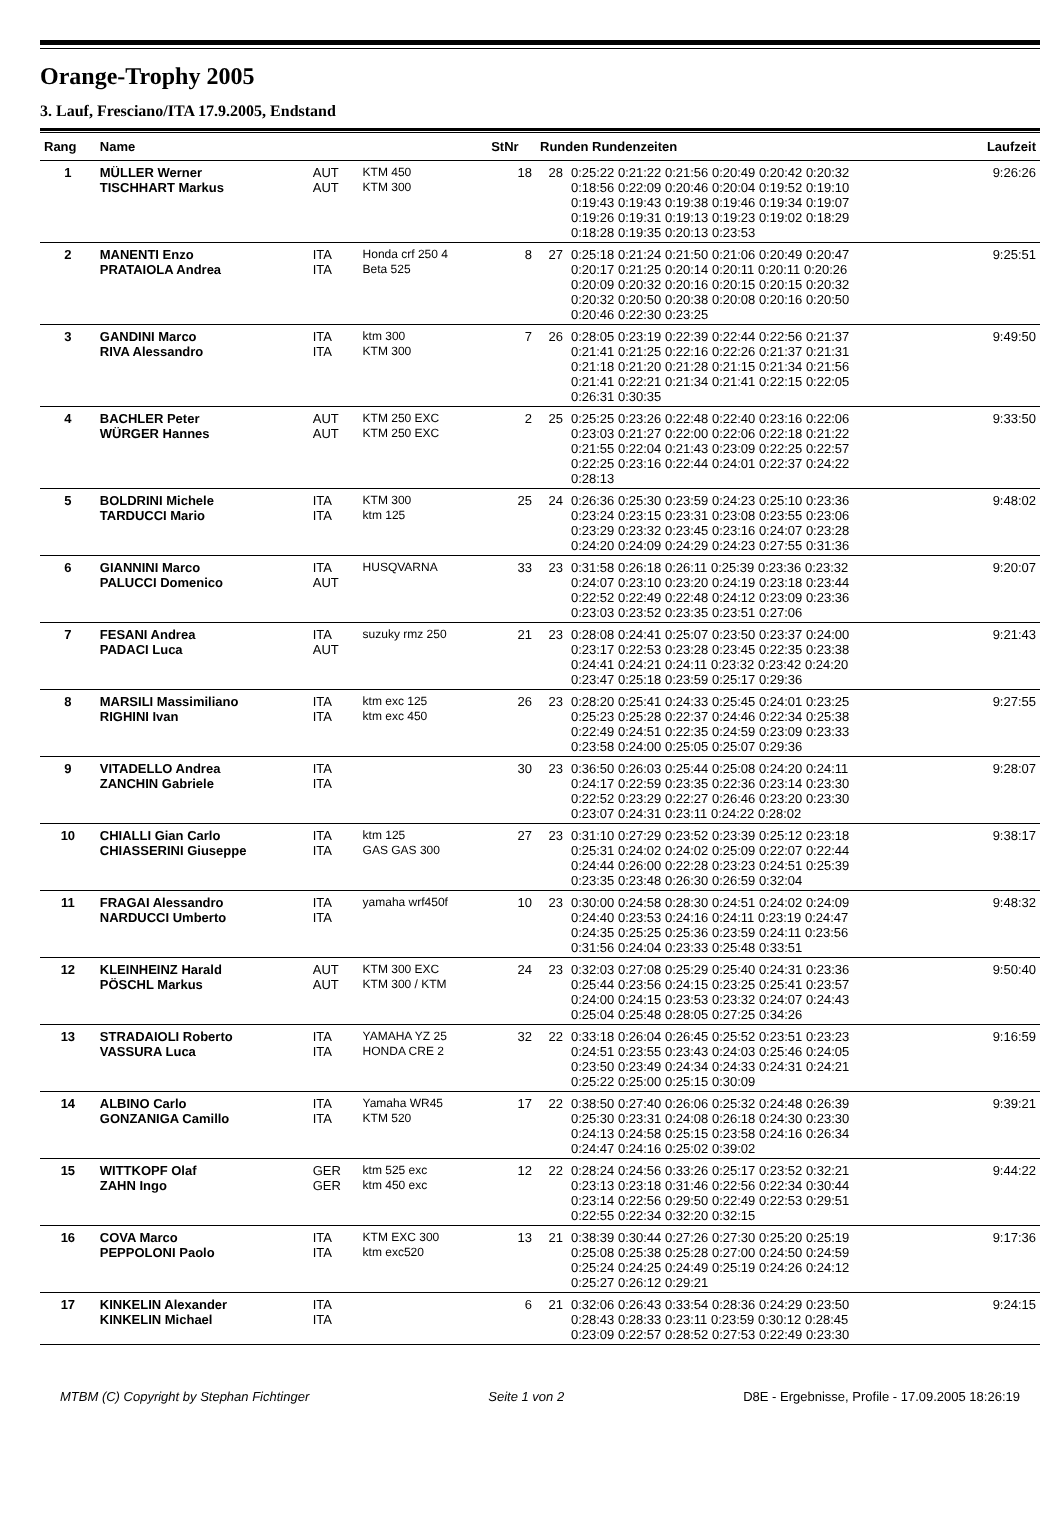Orange-Trophy 2005
3. Lauf, Fresciano/ITA 17.9.2005, Endstand
| Rang | Name | | | StNr | Runden Rundenzeiten | | Laufzeit |
| --- | --- | --- | --- | --- | --- | --- | --- |
| 1 | MÜLLER Werner TISCHHART Markus | AUT AUT | KTM 450 KTM 300 | 18 | 28 | 0:25:22 0:21:22 0:21:56 0:20:49 0:20:42 0:20:32 0:18:56 0:22:09 0:20:46 0:20:04 0:19:52 0:19:10 0:19:43 0:19:43 0:19:38 0:19:46 0:19:34 0:19:07 0:19:26 0:19:31 0:19:13 0:19:23 0:19:02 0:18:29 0:18:28 0:19:35 0:20:13 0:23:53 | 9:26:26 |
| 2 | MANENTI Enzo PRATAIOLA Andrea | ITA ITA | Honda crf 250 4 Beta 525 | 8 | 27 | 0:25:18 0:21:24 0:21:50 0:21:06 0:20:49 0:20:47 0:20:17 0:21:25 0:20:14 0:20:11 0:20:11 0:20:26 0:20:09 0:20:32 0:20:16 0:20:15 0:20:15 0:20:32 0:20:32 0:20:50 0:20:38 0:20:08 0:20:16 0:20:50 0:20:46 0:22:30 0:23:25 | 9:25:51 |
| 3 | GANDINI Marco RIVA Alessandro | ITA ITA | ktm 300 KTM 300 | 7 | 26 | 0:28:05 0:23:19 0:22:39 0:22:44 0:22:56 0:21:37 0:21:41 0:21:25 0:22:16 0:22:26 0:21:37 0:21:31 0:21:18 0:21:20 0:21:28 0:21:15 0:21:34 0:21:56 0:21:41 0:22:21 0:21:34 0:21:41 0:22:15 0:22:05 0:26:31 0:30:35 | 9:49:50 |
| 4 | BACHLER Peter WÜRGER Hannes | AUT AUT | KTM 250 EXC KTM 250 EXC | 2 | 25 | 0:25:25 0:23:26 0:22:48 0:22:40 0:23:16 0:22:06 0:23:03 0:21:27 0:22:00 0:22:06 0:22:18 0:21:22 0:21:55 0:22:04 0:21:43 0:23:09 0:22:25 0:22:57 0:22:25 0:23:16 0:22:44 0:24:01 0:22:37 0:24:22 0:28:13 | 9:33:50 |
| 5 | BOLDRINI Michele TARDUCCI Mario | ITA ITA | KTM 300 ktm 125 | 25 | 24 | 0:26:36 0:25:30 0:23:59 0:24:23 0:25:10 0:23:36 0:23:24 0:23:15 0:23:31 0:23:08 0:23:55 0:23:06 0:23:29 0:23:32 0:23:45 0:23:16 0:24:07 0:23:28 0:24:20 0:24:09 0:24:29 0:24:23 0:27:55 0:31:36 | 9:48:02 |
| 6 | GIANNINI Marco PALUCCI Domenico | ITA AUT | HUSQVARNA | 33 | 23 | 0:31:58 0:26:18 0:26:11 0:25:39 0:23:36 0:23:32 0:24:07 0:23:10 0:23:20 0:24:19 0:23:18 0:23:44 0:22:52 0:22:49 0:22:48 0:24:12 0:23:09 0:23:36 0:23:03 0:23:52 0:23:35 0:23:51 0:27:06 | 9:20:07 |
| 7 | FESANI Andrea PADACI Luca | ITA AUT | suzuky rmz 250 | 21 | 23 | 0:28:08 0:24:41 0:25:07 0:23:50 0:23:37 0:24:00 0:23:17 0:22:53 0:23:28 0:23:45 0:22:35 0:23:38 0:24:41 0:24:21 0:24:11 0:23:32 0:23:42 0:24:20 0:23:47 0:25:18 0:23:59 0:25:17 0:29:36 | 9:21:43 |
| 8 | MARSILI Massimiliano RIGHINI Ivan | ITA ITA | ktm exc 125 ktm exc 450 | 26 | 23 | 0:28:20 0:25:41 0:24:33 0:25:45 0:24:01 0:23:25 0:25:23 0:25:28 0:22:37 0:24:46 0:22:34 0:25:38 0:22:49 0:24:51 0:22:35 0:24:59 0:23:09 0:23:33 0:23:58 0:24:00 0:25:05 0:25:07 0:29:36 | 9:27:55 |
| 9 | VITADELLO Andrea ZANCHIN Gabriele | ITA ITA | | 30 | 23 | 0:36:50 0:26:03 0:25:44 0:25:08 0:24:20 0:24:11 0:24:17 0:22:59 0:23:35 0:22:36 0:23:14 0:23:30 0:22:52 0:23:29 0:22:27 0:26:46 0:23:20 0:23:30 0:23:07 0:24:31 0:23:11 0:24:22 0:28:02 | 9:28:07 |
| 10 | CHIALLI Gian Carlo CHIASSERINI Giuseppe | ITA ITA | ktm 125 GAS GAS 300 | 27 | 23 | 0:31:10 0:27:29 0:23:52 0:23:39 0:25:12 0:23:18 0:25:31 0:24:02 0:24:02 0:25:09 0:22:07 0:22:44 0:24:44 0:26:00 0:22:28 0:23:23 0:24:51 0:25:39 0:23:35 0:23:48 0:26:30 0:26:59 0:32:04 | 9:38:17 |
| 11 | FRAGAI Alessandro NARDUCCI Umberto | ITA ITA | yamaha wrf450f | 10 | 23 | 0:30:00 0:24:58 0:28:30 0:24:51 0:24:02 0:24:09 0:24:40 0:23:53 0:24:16 0:24:11 0:23:19 0:24:47 0:24:35 0:25:25 0:25:36 0:23:59 0:24:11 0:23:56 0:31:56 0:24:04 0:23:33 0:25:48 0:33:51 | 9:48:32 |
| 12 | KLEINHEINZ Harald PÖSCHL Markus | AUT AUT | KTM 300 EXC KTM 300 / KTM | 24 | 23 | 0:32:03 0:27:08 0:25:29 0:25:40 0:24:31 0:23:36 0:25:44 0:23:56 0:24:15 0:23:25 0:25:41 0:23:57 0:24:00 0:24:15 0:23:53 0:23:32 0:24:07 0:24:43 0:25:04 0:25:48 0:28:05 0:27:25 0:34:26 | 9:50:40 |
| 13 | STRADAIOLI Roberto VASSURA Luca | ITA ITA | YAMAHA YZ 25 HONDA CRE 2 | 32 | 22 | 0:33:18 0:26:04 0:26:45 0:25:52 0:23:51 0:23:23 0:24:51 0:23:55 0:23:43 0:24:03 0:25:46 0:24:05 0:23:50 0:23:49 0:24:34 0:24:33 0:24:31 0:24:21 0:25:22 0:25:00 0:25:15 0:30:09 | 9:16:59 |
| 14 | ALBINO Carlo GONZANIGA Camillo | ITA ITA | Yamaha WR45 KTM 520 | 17 | 22 | 0:38:50 0:27:40 0:26:06 0:25:32 0:24:48 0:26:39 0:25:30 0:23:31 0:24:08 0:26:18 0:24:30 0:23:30 0:24:13 0:24:58 0:25:15 0:23:58 0:24:16 0:26:34 0:24:47 0:24:16 0:25:02 0:39:02 | 9:39:21 |
| 15 | WITTKOPF Olaf ZAHN Ingo | GER GER | ktm 525 exc ktm 450 exc | 12 | 22 | 0:28:24 0:24:56 0:33:26 0:25:17 0:23:52 0:32:21 0:23:13 0:23:18 0:31:46 0:22:56 0:22:34 0:30:44 0:23:14 0:22:56 0:29:50 0:22:49 0:22:53 0:29:51 0:22:55 0:22:34 0:32:20 0:32:15 | 9:44:22 |
| 16 | COVA Marco PEPPOLONI Paolo | ITA ITA | KTM EXC 300 ktm exc520 | 13 | 21 | 0:38:39 0:30:44 0:27:26 0:27:30 0:25:20 0:25:19 0:25:08 0:25:38 0:25:28 0:27:00 0:24:50 0:24:59 0:25:24 0:24:25 0:24:49 0:25:19 0:24:26 0:24:12 0:25:27 0:26:12 0:29:21 | 9:17:36 |
| 17 | KINKELIN Alexander KINKELIN Michael | ITA ITA | | 6 | 21 | 0:32:06 0:26:43 0:33:54 0:28:36 0:24:29 0:23:50 0:28:43 0:28:33 0:23:11 0:23:59 0:30:12 0:28:45 0:23:09 0:22:57 0:28:52 0:27:53 0:22:49 0:23:30 | 9:24:15 |
MTBM (C) Copyright by Stephan Fichtinger Seite 1 von 2 D8E - Ergebnisse, Profile - 17.09.2005 18:26:19